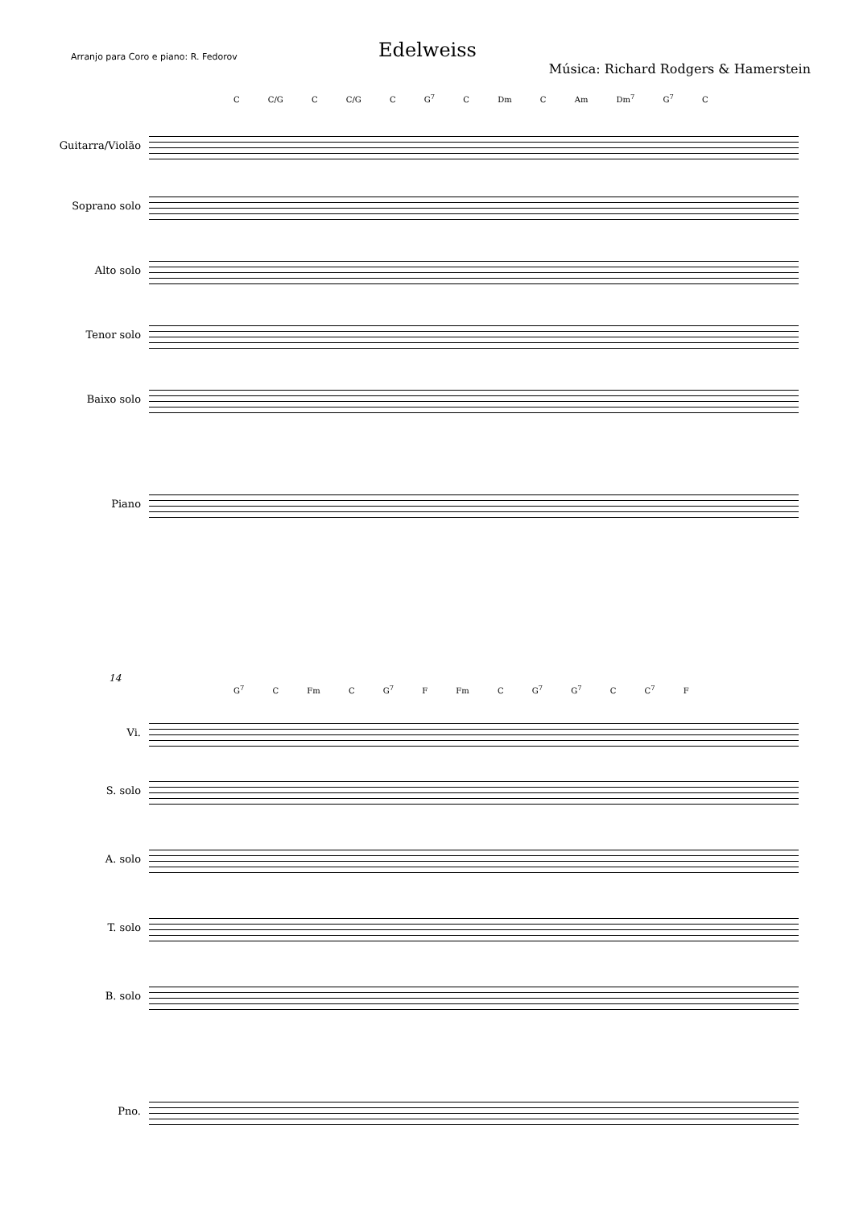Edelweiss
Arranjo para Coro e piano: R. Fedorov
Música: Richard Rodgers & Hamerstein
C C/G C C/G C G<sup>7</sup> C Dm C Am Dm<sup>7</sup> G<sup>7</sup> C
Guitarra/Violão
Soprano solo
Alto solo
Tenor solo
Baixo solo
Piano
14
G<sup>7</sup> C Fm C G<sup>7</sup> F Fm C G<sup>7</sup> G<sup>7</sup> C C<sup>7</sup> F
Vi.
S. solo
A. solo
T. solo
B. solo
Pno.